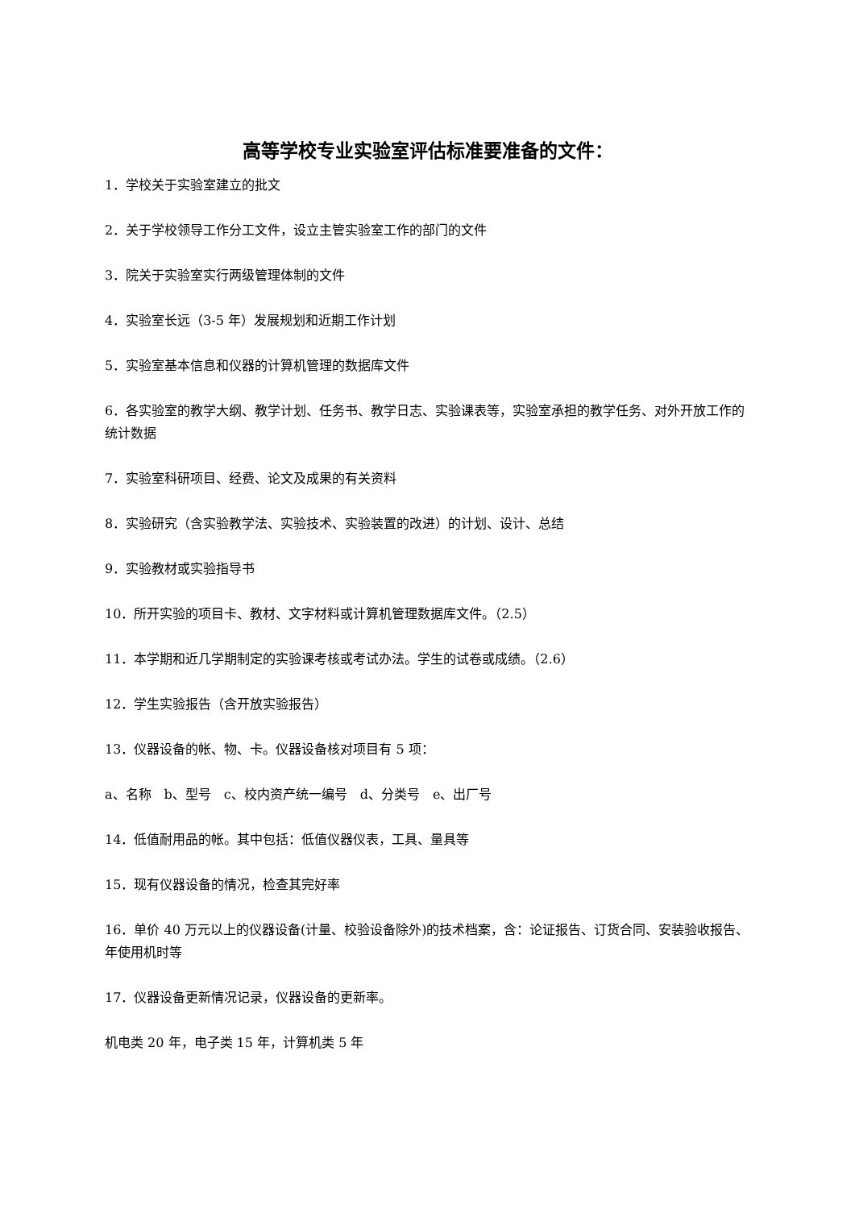高等学校专业实验室评估标准要准备的文件：
1．学校关于实验室建立的批文
2．关于学校领导工作分工文件，设立主管实验室工作的部门的文件
3．院关于实验室实行两级管理体制的文件
4．实验室长远（3-5 年）发展规划和近期工作计划
5．实验室基本信息和仪器的计算机管理的数据库文件
6．各实验室的教学大纲、教学计划、任务书、教学日志、实验课表等，实验室承担的教学任务、对外开放工作的统计数据
7．实验室科研项目、经费、论文及成果的有关资料
8．实验研究（含实验教学法、实验技术、实验装置的改进）的计划、设计、总结
9．实验教材或实验指导书
10．所开实验的项目卡、教材、文字材料或计算机管理数据库文件。（2.5）
11．本学期和近几学期制定的实验课考核或考试办法。学生的试卷或成绩。（2.6）
12．学生实验报告（含开放实验报告）
13．仪器设备的帐、物、卡。仪器设备核对项目有 5 项：
a、名称　b、型号　c、校内资产统一编号　d、分类号　e、出厂号
14．低值耐用品的帐。其中包括：低值仪器仪表，工具、量具等
15．现有仪器设备的情况，检查其完好率
16．单价 40 万元以上的仪器设备(计量、校验设备除外)的技术档案，含：论证报告、订货合同、安装验收报告、年使用机时等
17．仪器设备更新情况记录，仪器设备的更新率。
机电类 20 年，电子类 15 年，计算机类 5 年